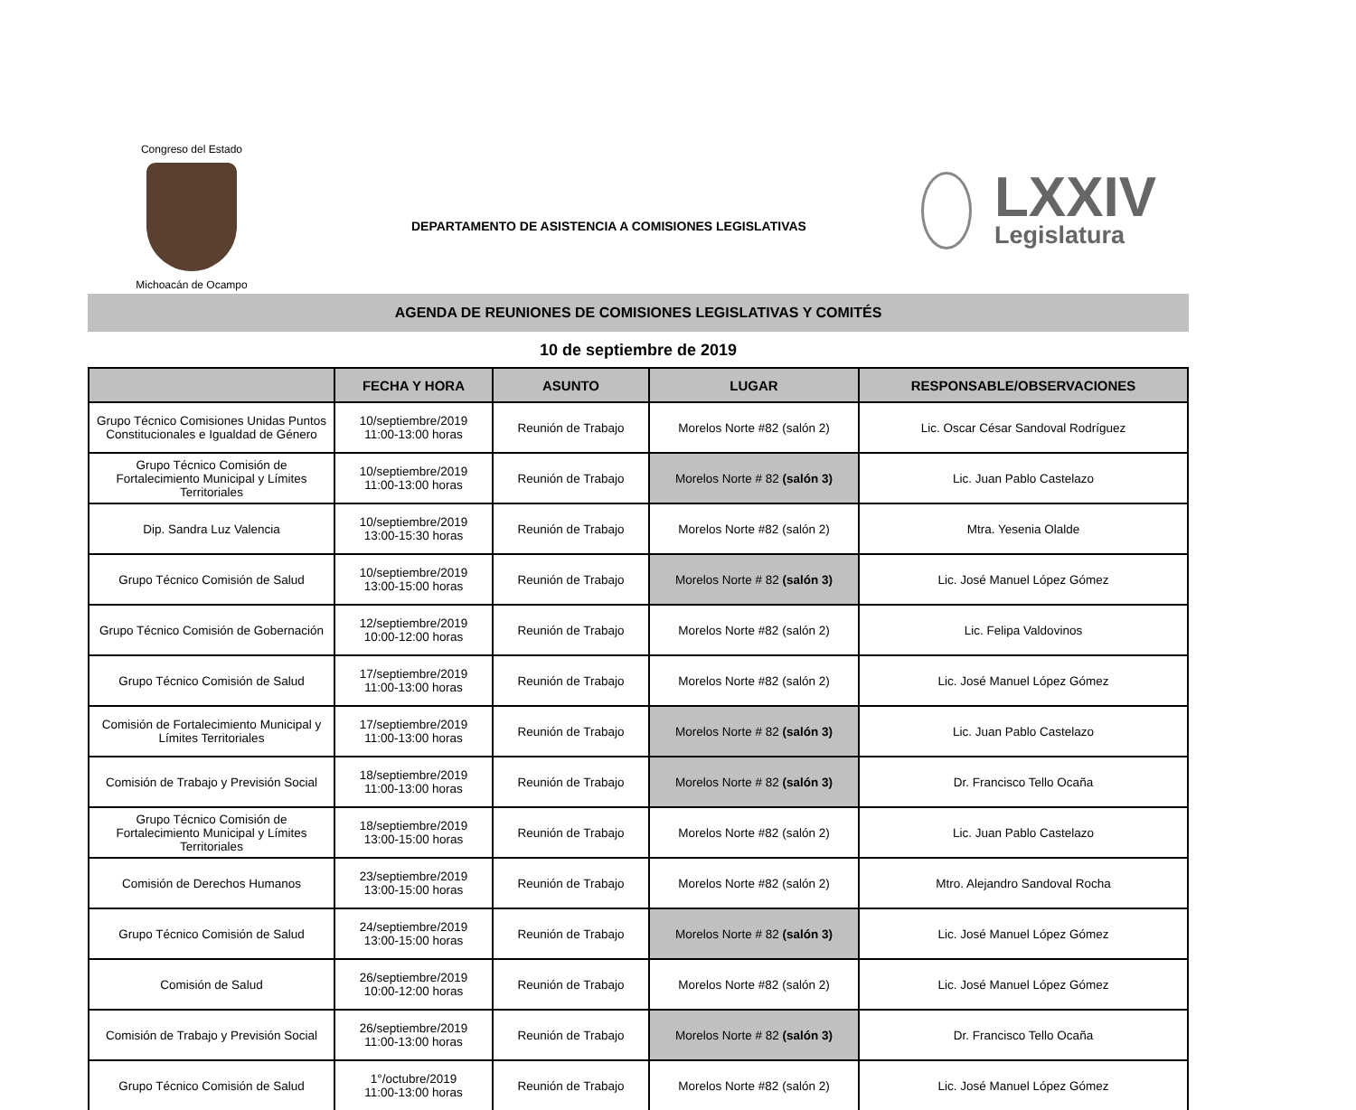Congreso del Estado
Michoacán de Ocampo
DEPARTAMENTO DE ASISTENCIA A COMISIONES LEGISLATIVAS
LXXIV
Legislatura
AGENDA DE REUNIONES DE COMISIONES LEGISLATIVAS Y COMITÉS
10 de septiembre de 2019
| | FECHA Y HORA | ASUNTO | LUGAR | RESPONSABLE/OBSERVACIONES |
| --- | --- | --- | --- | --- |
| Grupo Técnico Comisiones Unidas Puntos Constitucionales e Igualdad de Género | 10/septiembre/2019 11:00-13:00 horas | Reunión de Trabajo | Morelos Norte #82 (salón 2) | Lic. Oscar César Sandoval Rodríguez |
| Grupo Técnico Comisión de Fortalecimiento Municipal y Límites Territoriales | 10/septiembre/2019 11:00-13:00 horas | Reunión de Trabajo | Morelos Norte # 82 (salón 3) | Lic. Juan Pablo Castelazo |
| Dip. Sandra Luz Valencia | 10/septiembre/2019 13:00-15:30 horas | Reunión de Trabajo | Morelos Norte #82 (salón 2) | Mtra. Yesenia Olalde |
| Grupo Técnico Comisión de Salud | 10/septiembre/2019 13:00-15:00 horas | Reunión de Trabajo | Morelos Norte # 82 (salón 3) | Lic. José Manuel López Gómez |
| Grupo Técnico Comisión de Gobernación | 12/septiembre/2019 10:00-12:00 horas | Reunión de Trabajo | Morelos Norte #82 (salón 2) | Lic. Felipa Valdovinos |
| Grupo Técnico Comisión de Salud | 17/septiembre/2019 11:00-13:00 horas | Reunión de Trabajo | Morelos Norte #82 (salón 2) | Lic. José Manuel López Gómez |
| Comisión de Fortalecimiento Municipal y Límites Territoriales | 17/septiembre/2019 11:00-13:00 horas | Reunión de Trabajo | Morelos Norte # 82 (salón 3) | Lic. Juan Pablo Castelazo |
| Comisión de Trabajo y Previsión Social | 18/septiembre/2019 11:00-13:00 horas | Reunión de Trabajo | Morelos Norte # 82 (salón 3) | Dr. Francisco Tello Ocaña |
| Grupo Técnico Comisión de Fortalecimiento Municipal y Límites Territoriales | 18/septiembre/2019 13:00-15:00 horas | Reunión de Trabajo | Morelos Norte #82 (salón 2) | Lic. Juan Pablo Castelazo |
| Comisión de Derechos Humanos | 23/septiembre/2019 13:00-15:00 horas | Reunión de Trabajo | Morelos Norte #82 (salón 2) | Mtro. Alejandro Sandoval Rocha |
| Grupo Técnico Comisión de Salud | 24/septiembre/2019 13:00-15:00 horas | Reunión de Trabajo | Morelos Norte # 82 (salón 3) | Lic. José Manuel López Gómez |
| Comisión de Salud | 26/septiembre/2019 10:00-12:00 horas | Reunión de Trabajo | Morelos Norte #82 (salón 2) | Lic. José Manuel López Gómez |
| Comisión de Trabajo y Previsión Social | 26/septiembre/2019 11:00-13:00 horas | Reunión de Trabajo | Morelos Norte # 82 (salón 3) | Dr. Francisco Tello Ocaña |
| Grupo Técnico Comisión de Salud | 1°/octubre/2019 11:00-13:00 horas | Reunión de Trabajo | Morelos Norte #82 (salón 2) | Lic. José Manuel López Gómez |